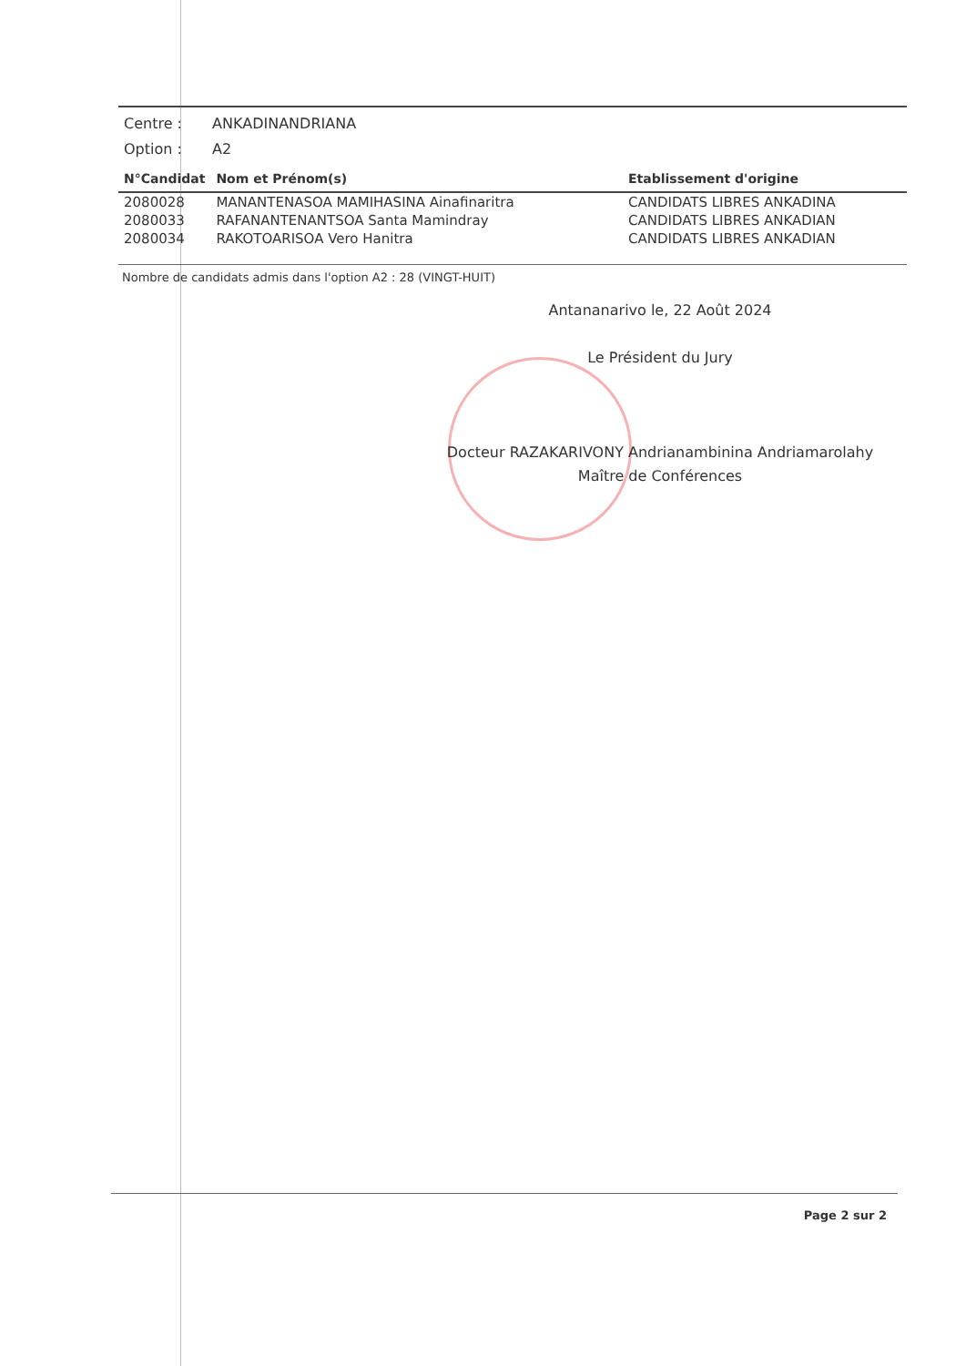Centre : ANKADINANDRIANA
Option : A2
| N°Candidat | Nom et Prénom(s) | Etablissement d'origine |
| --- | --- | --- |
| 2080028 | MANANTENASOA MAMIHASINA Ainafinaritra | CANDIDATS LIBRES ANKADINA |
| 2080033 | RAFANANTENANTSOA Santa Mamindray | CANDIDATS LIBRES ANKADIAN |
| 2080034 | RAKOTOARISOA Vero Hanitra | CANDIDATS LIBRES ANKADIAN |
Nombre de candidats admis dans l'option A2 : 28 (VINGT-HUIT)
Antananarivo le, 22 Août 2024
Le Président du Jury
Docteur RAZAKARIVONY Andrianambinina Andriamarolahy
Maître de Conférences
Page 2 sur 2